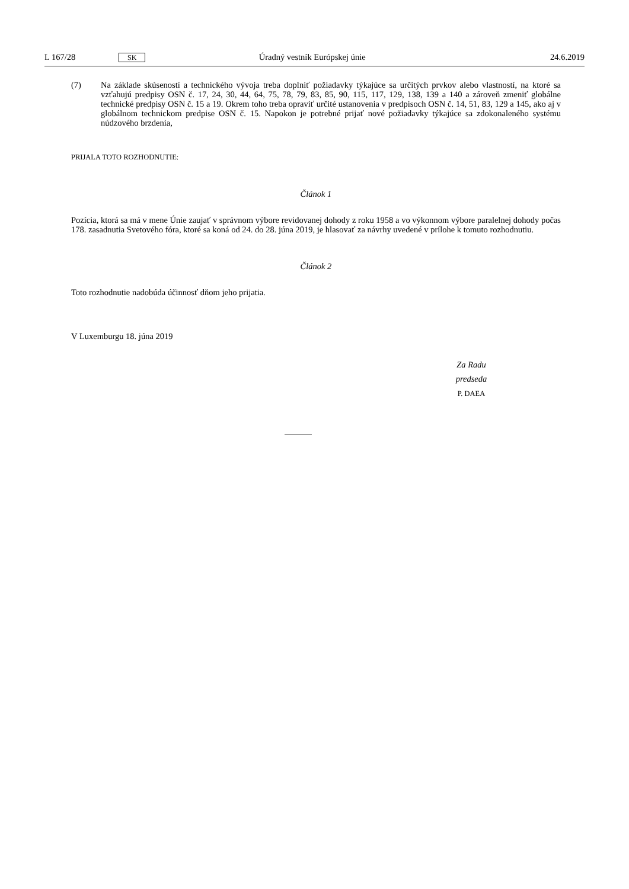L 167/28 SK Úradný vestník Európskej únie 24.6.2019
(7) Na základe skúseností a technického vývoja treba doplniť požiadavky týkajúce sa určitých prvkov alebo vlastností, na ktoré sa vzťahujú predpisy OSN č. 17, 24, 30, 44, 64, 75, 78, 79, 83, 85, 90, 115, 117, 129, 138, 139 a 140 a zároveň zmeniť globálne technické predpisy OSN č. 15 a 19. Okrem toho treba opraviť určité ustanovenia v predpisoch OSN č. 14, 51, 83, 129 a 145, ako aj v globálnom technickom predpise OSN č. 15. Napokon je potrebné prijať nové požiadavky týkajúce sa zdokonaleného systému núdzového brzdenia,
PRIJALA TOTO ROZHODNUTIE:
Článok 1
Pozícia, ktorá sa má v mene Únie zaujať v správnom výbore revidovanej dohody z roku 1958 a vo výkonnom výbore paralelnej dohody počas 178. zasadnutia Svetového fóra, ktoré sa koná od 24. do 28. júna 2019, je hlasovať za návrhy uvedené v prílohe k tomuto rozhodnutiu.
Článok 2
Toto rozhodnutie nadobúda účinnosť dňom jeho prijatia.
V Luxemburgu 18. júna 2019
Za Radu
predseda
P. DAEA